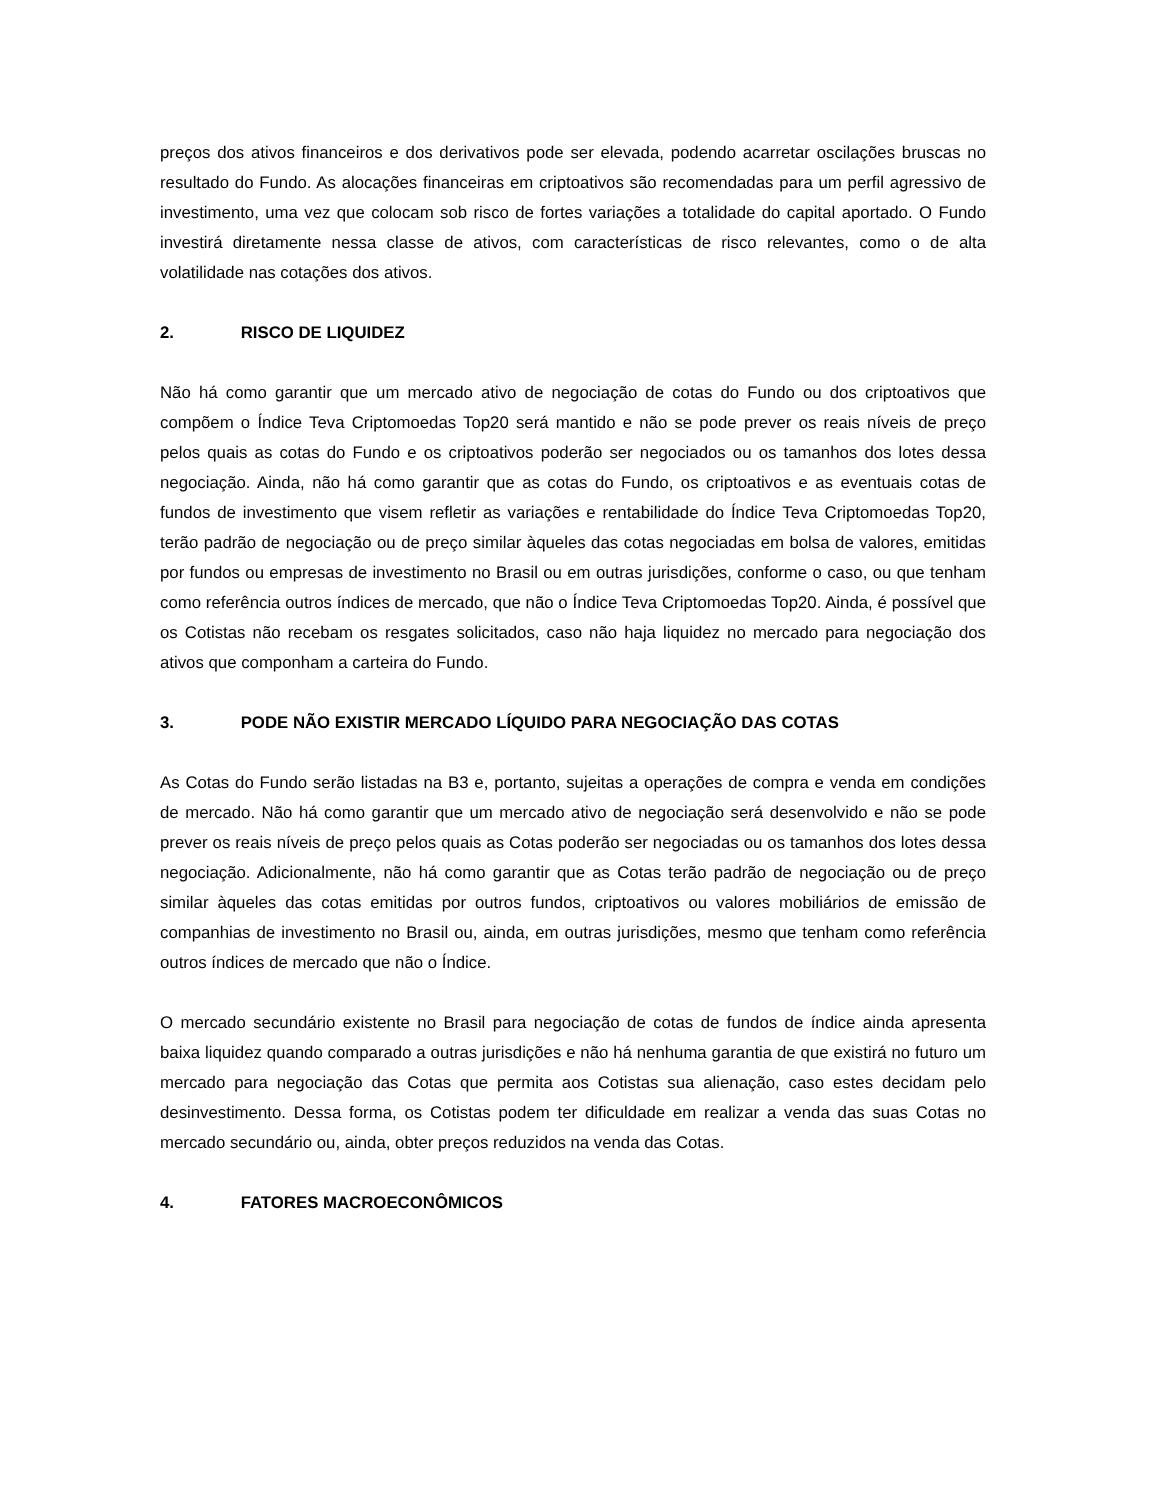preços dos ativos financeiros e dos derivativos pode ser elevada, podendo acarretar oscilações bruscas no resultado do Fundo. As alocações financeiras em criptoativos são recomendadas para um perfil agressivo de investimento, uma vez que colocam sob risco de fortes variações a totalidade do capital aportado. O Fundo investirá diretamente nessa classe de ativos, com características de risco relevantes, como o de alta volatilidade nas cotações dos ativos.
2. RISCO DE LIQUIDEZ
Não há como garantir que um mercado ativo de negociação de cotas do Fundo ou dos criptoativos que compõem o Índice Teva Criptomoedas Top20 será mantido e não se pode prever os reais níveis de preço pelos quais as cotas do Fundo e os criptoativos poderão ser negociados ou os tamanhos dos lotes dessa negociação. Ainda, não há como garantir que as cotas do Fundo, os criptoativos e as eventuais cotas de fundos de investimento que visem refletir as variações e rentabilidade do Índice Teva Criptomoedas Top20, terão padrão de negociação ou de preço similar àqueles das cotas negociadas em bolsa de valores, emitidas por fundos ou empresas de investimento no Brasil ou em outras jurisdições, conforme o caso, ou que tenham como referência outros índices de mercado, que não o Índice Teva Criptomoedas Top20. Ainda, é possível que os Cotistas não recebam os resgates solicitados, caso não haja liquidez no mercado para negociação dos ativos que componham a carteira do Fundo.
3. PODE NÃO EXISTIR MERCADO LÍQUIDO PARA NEGOCIAÇÃO DAS COTAS
As Cotas do Fundo serão listadas na B3 e, portanto, sujeitas a operações de compra e venda em condições de mercado. Não há como garantir que um mercado ativo de negociação será desenvolvido e não se pode prever os reais níveis de preço pelos quais as Cotas poderão ser negociadas ou os tamanhos dos lotes dessa negociação. Adicionalmente, não há como garantir que as Cotas terão padrão de negociação ou de preço similar àqueles das cotas emitidas por outros fundos, criptoativos ou valores mobiliários de emissão de companhias de investimento no Brasil ou, ainda, em outras jurisdições, mesmo que tenham como referência outros índices de mercado que não o Índice.
O mercado secundário existente no Brasil para negociação de cotas de fundos de índice ainda apresenta baixa liquidez quando comparado a outras jurisdições e não há nenhuma garantia de que existirá no futuro um mercado para negociação das Cotas que permita aos Cotistas sua alienação, caso estes decidam pelo desinvestimento. Dessa forma, os Cotistas podem ter dificuldade em realizar a venda das suas Cotas no mercado secundário ou, ainda, obter preços reduzidos na venda das Cotas.
4. FATORES MACROECONÔMICOS